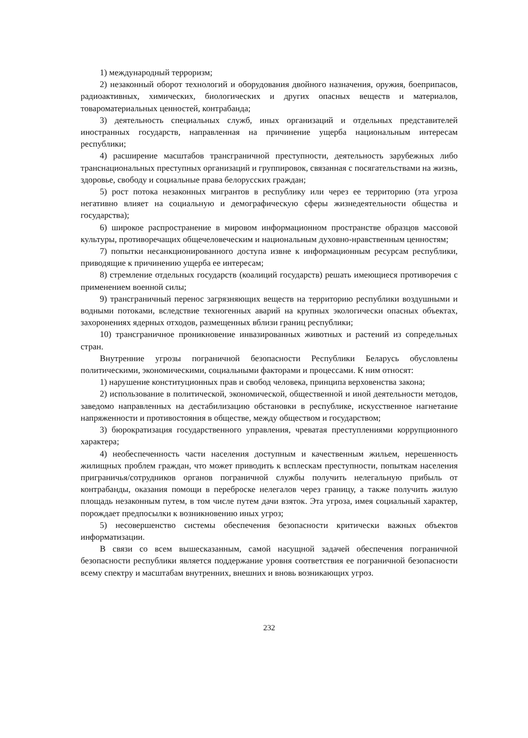1) международный терроризм;
2) незаконный оборот технологий и оборудования двойного назначения, оружия, боеприпасов, радиоактивных, химических, биологических и других опасных веществ и материалов, товароматериальных ценностей, контрабанда;
3) деятельность специальных служб, иных организаций и отдельных представителей иностранных государств, направленная на причинение ущерба национальным интересам республики;
4) расширение масштабов трансграничной преступности, деятельность зарубежных либо транснациональных преступных организаций и группировок, связанная с посягательствами на жизнь, здоровье, свободу и социальные права белорусских граждан;
5) рост потока незаконных мигрантов в республику или через ее территорию (эта угроза негативно влияет на социальную и демографическую сферы жизнедеятельности общества и государства);
6) широкое распространение в мировом информационном пространстве образцов массовой культуры, противоречащих общечеловеческим и национальным духовно-нравственным ценностям;
7) попытки несанкционированного доступа извне к информационным ресурсам республики, приводящие к причинению ущерба ее интересам;
8) стремление отдельных государств (коалиций государств) решать имеющиеся противоречия с применением военной силы;
9) трансграничный перенос загрязняющих веществ на территорию республики воздушными и водными потоками, вследствие техногенных аварий на крупных экологически опасных объектах, захоронениях ядерных отходов, размещенных вблизи границ республики;
10) трансграничное проникновение инвазированных животных и растений из сопредельных стран.
Внутренние угрозы пограничной безопасности Республики Беларусь обусловлены политическими, экономическими, социальными факторами и процессами. К ним относят:
1) нарушение конституционных прав и свобод человека, принципа верховенства закона;
2) использование в политической, экономической, общественной и иной деятельности методов, заведомо направленных на дестабилизацию обстановки в республике, искусственное нагнетание напряженности и противостояния в обществе, между обществом и государством;
3) бюрократизация государственного управления, чреватая преступлениями коррупционного характера;
4) необеспеченность части населения доступным и качественным жильем, нерешенность жилищных проблем граждан, что может приводить к всплескам преступности, попыткам населения приграничья/сотрудников органов пограничной службы получить нелегальную прибыль от контрабанды, оказания помощи в переброске нелегалов через границу, а также получить жилую площадь незаконным путем, в том числе путем дачи взяток. Эта угроза, имея социальный характер, порождает предпосылки к возникновению иных угроз;
5) несовершенство системы обеспечения безопасности критически важных объектов информатизации.
В связи со всем вышесказанным, самой насущной задачей обеспечения пограничной безопасности республики является поддержание уровня соответствия ее пограничной безопасности всему спектру и масштабам внутренних, внешних и вновь возникающих угроз.
232